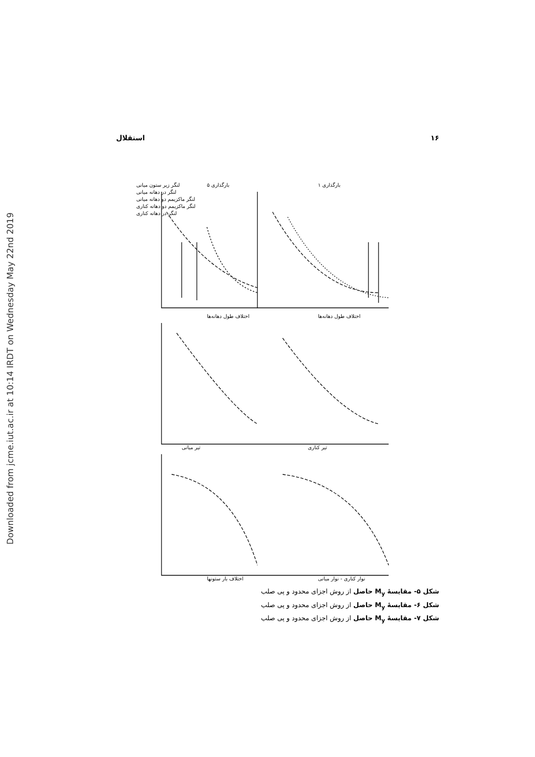Downloaded from jcme.iut.ac.ir at 10:14 IRDT on Wednesday May 22nd 2019
استقلال ۱۶
لنگر زیر ستون میانی
لنگر در دهانه میانی
لنگر ماکزیمم دو دهانه میانی
لنگر ماکزیمم دو دهانه کناری
لنگر در دهانه کناری
بارگذاری ۵
بارگذاری ۱
اختلاف طول دهانه‌ها
اختلاف طول دهانه‌ها
تیر میانی
تیر کناری
اختلاف بار ستونها
نوار کناری - نوار میانی
شکل ۵- مقایسهٔ M<sub>y</sub> حاصل از روش اجزای محدود و پی صلب
شکل ۶- مقایسهٔ M<sub>y</sub> حاصل از روش اجزای محدود و پی صلب
شکل ۷- مقایسهٔ M<sub>y</sub> حاصل از روش اجزای محدود و پی صلب